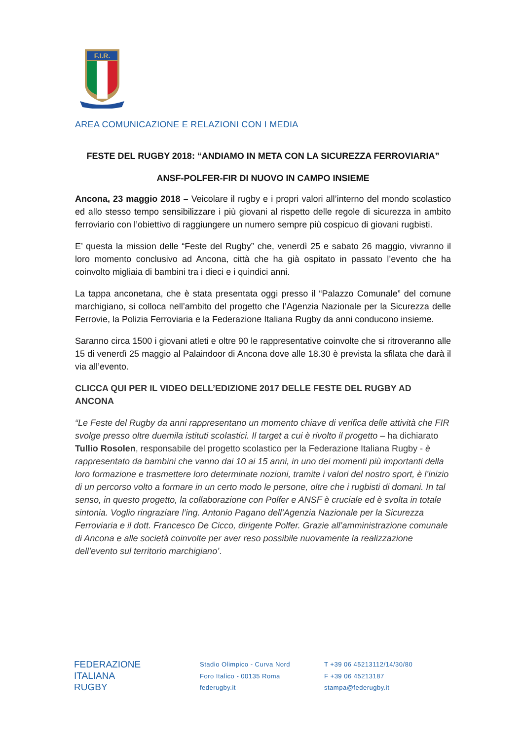F.I.R.
AREA COMUNICAZIONE E RELAZIONI CON I MEDIA
FESTE DEL RUGBY 2018: “ANDIAMO IN META CON LA SICUREZZA FERROVIARIA”
ANSF-POLFER-FIR DI NUOVO IN CAMPO INSIEME
Ancona, 23 maggio 2018 – Veicolare il rugby e i propri valori all’interno del mondo scolastico ed allo stesso tempo sensibilizzare i più giovani al rispetto delle regole di sicurezza in ambito ferroviario con l’obiettivo di raggiungere un numero sempre più cospicuo di giovani rugbisti.
E’ questa la mission delle “Feste del Rugby” che, venerdì 25 e sabato 26 maggio, vivranno il loro momento conclusivo ad Ancona, città che ha già ospitato in passato l’evento che ha coinvolto migliaia di bambini tra i dieci e i quindici anni.
La tappa anconetana, che è stata presentata oggi presso il “Palazzo Comunale” del comune marchigiano, si colloca nell’ambito del progetto che l’Agenzia Nazionale per la Sicurezza delle Ferrovie, la Polizia Ferroviaria e la Federazione Italiana Rugby da anni conducono insieme.
Saranno circa 1500 i giovani atleti e oltre 90 le rappresentative coinvolte che si ritroveranno alle 15 di venerdì 25 maggio al Palaindoor di Ancona dove alle 18.30 è prevista la sfilata che darà il via all’evento.
CLICCA QUI PER IL VIDEO DELL’EDIZIONE 2017 DELLE FESTE DEL RUGBY AD ANCONA
“Le Feste del Rugby da anni rappresentano un momento chiave di verifica delle attività che FIR svolge presso oltre duemila istituti scolastici. Il target a cui è rivolto il progetto – ha dichiarato Tullio Rosolen, responsabile del progetto scolastico per la Federazione Italiana Rugby - è rappresentato da bambini che vanno dai 10 ai 15 anni, in uno dei momenti più importanti della loro formazione e trasmettere loro determinate nozioni, tramite i valori del nostro sport, è l’inizio di un percorso volto a formare in un certo modo le persone, oltre che i rugbisti di domani. In tal senso, in questo progetto, la collaborazione con Polfer e ANSF è cruciale ed è svolta in totale sintonia. Voglio ringraziare l’ing. Antonio Pagano dell’Agenzia Nazionale per la Sicurezza Ferroviaria e il dott. Francesco De Cicco, dirigente Polfer. Grazie all’amministrazione comunale di Ancona e alle società coinvolte per aver reso possibile nuovamente la realizzazione dell’evento sul territorio marchigiano’.
FEDERAZIONE
ITALIANA
RUGBY
Stadio Olimpico - Curva Nord
Foro Italico - 00135 Roma
federugby.it
T +39 06 45213112/14/30/80
F +39 06 45213187
stampa@federugby.it